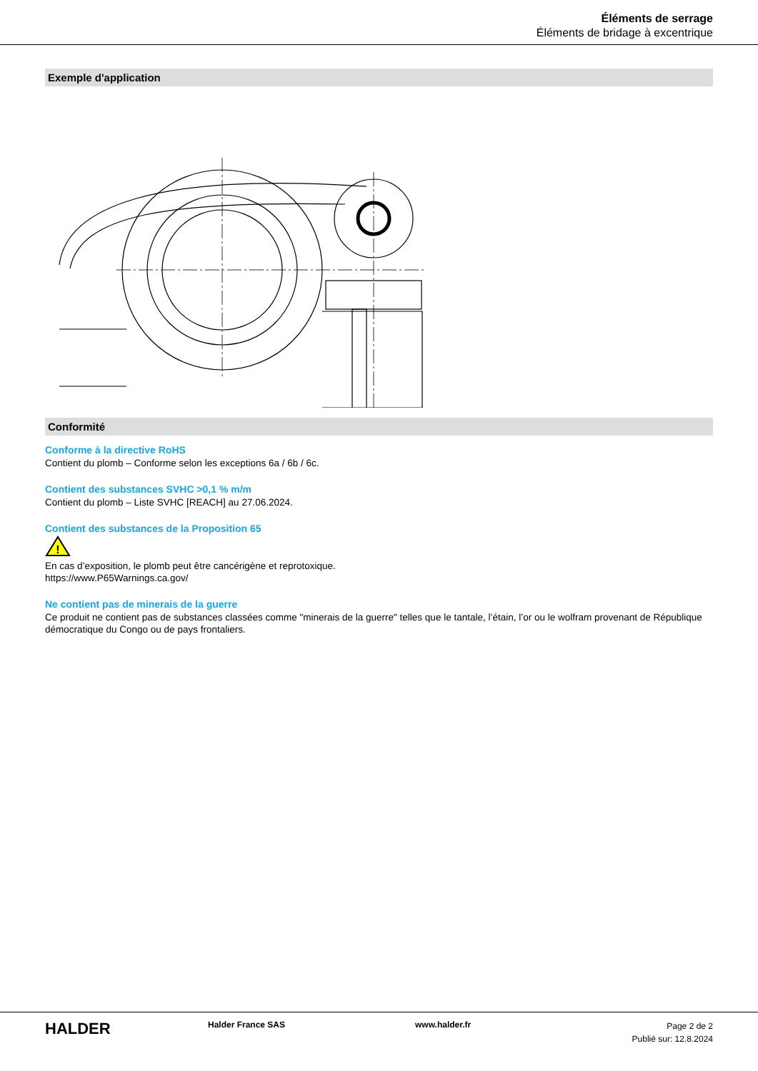Éléments de serrage
Éléments de bridage à excentrique
Exemple d'application
Conformité
Conforme à la directive RoHS
Contient du plomb – Conforme selon les exceptions 6a / 6b / 6c.
Contient des substances SVHC >0,1 % m/m
Contient du plomb – Liste SVHC [REACH] au 27.06.2024.
Contient des substances de la Proposition 65
!
En cas d’exposition, le plomb peut être cancérigène et reprotoxique.
https://www.P65Warnings.ca.gov/
Ne contient pas de minerais de la guerre
Ce produit ne contient pas de substances classées comme "minerais de la guerre" telles que le tantale, l’étain, l’or ou le wolfram provenant de République démocratique du Congo ou de pays frontaliers.
HALDER
Halder France SAS www.halder.fr
Page 2 de 2
Publié sur: 12.8.2024